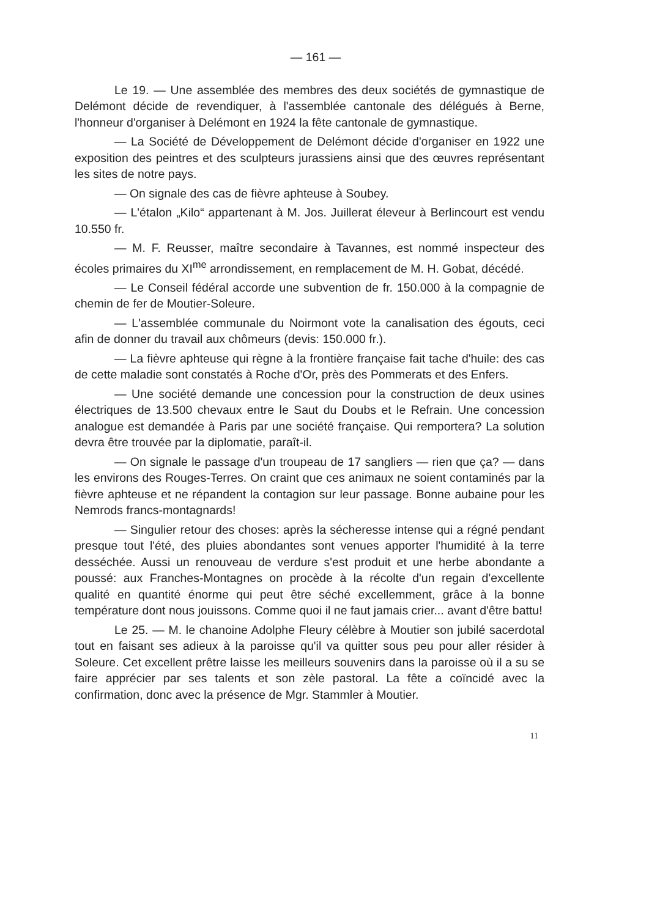— 161 —
Le 19. — Une assemblée des membres des deux sociétés de gymnastique de Delémont décide de revendiquer, à l'assemblée cantonale des délégués à Berne, l'honneur d'organiser à Delémont en 1924 la fête cantonale de gymnastique.
— La Société de Développement de Delémont décide d'organiser en 1922 une exposition des peintres et des sculpteurs jurassiens ainsi que des œuvres représentant les sites de notre pays.
— On signale des cas de fièvre aphteuse à Soubey.
— L'étalon „Kilo“ appartenant à M. Jos. Juillerat éleveur à Berlincourt est vendu 10.550 fr.
— M. F. Reusser, maître secondaire à Tavannes, est nommé inspecteur des écoles primaires du XI<sup>me</sup> arrondissement, en remplacement de M. H. Gobat, décédé.
— Le Conseil fédéral accorde une subvention de fr. 150.000 à la compagnie de chemin de fer de Moutier-Soleure.
— L'assemblée communale du Noirmont vote la canalisation des égouts, ceci afin de donner du travail aux chômeurs (devis: 150.000 fr.).
— La fièvre aphteuse qui règne à la frontière française fait tache d'huile: des cas de cette maladie sont constatés à Roche d'Or, près des Pommerats et des Enfers.
— Une société demande une concession pour la construction de deux usines électriques de 13.500 chevaux entre le Saut du Doubs et le Refrain. Une concession analogue est demandée à Paris par une société française. Qui remportera? La solution devra être trouvée par la diplomatie, paraît-il.
— On signale le passage d'un troupeau de 17 sangliers — rien que ça? — dans les environs des Rouges-Terres. On craint que ces animaux ne soient contaminés par la fièvre aphteuse et ne répandent la contagion sur leur passage. Bonne aubaine pour les Nemrods francs-montagnards!
— Singulier retour des choses: après la sécheresse intense qui a régné pendant presque tout l'été, des pluies abondantes sont venues apporter l'humidité à la terre desséchée. Aussi un renouveau de verdure s'est produit et une herbe abondante a poussé: aux Franches-Montagnes on procède à la récolte d'un regain d'excellente qualité en quantité énorme qui peut être séché excellemment, grâce à la bonne température dont nous jouissons. Comme quoi il ne faut jamais crier... avant d'être battu!
Le 25. — M. le chanoine Adolphe Fleury célèbre à Moutier son jubilé sacerdotal tout en faisant ses adieux à la paroisse qu'il va quitter sous peu pour aller résider à Soleure. Cet excellent prêtre laisse les meilleurs souvenirs dans la paroisse où il a su se faire apprécier par ses talents et son zèle pastoral. La fête a coïncidé avec la confirmation, donc avec la présence de Mgr. Stammler à Moutier.
11